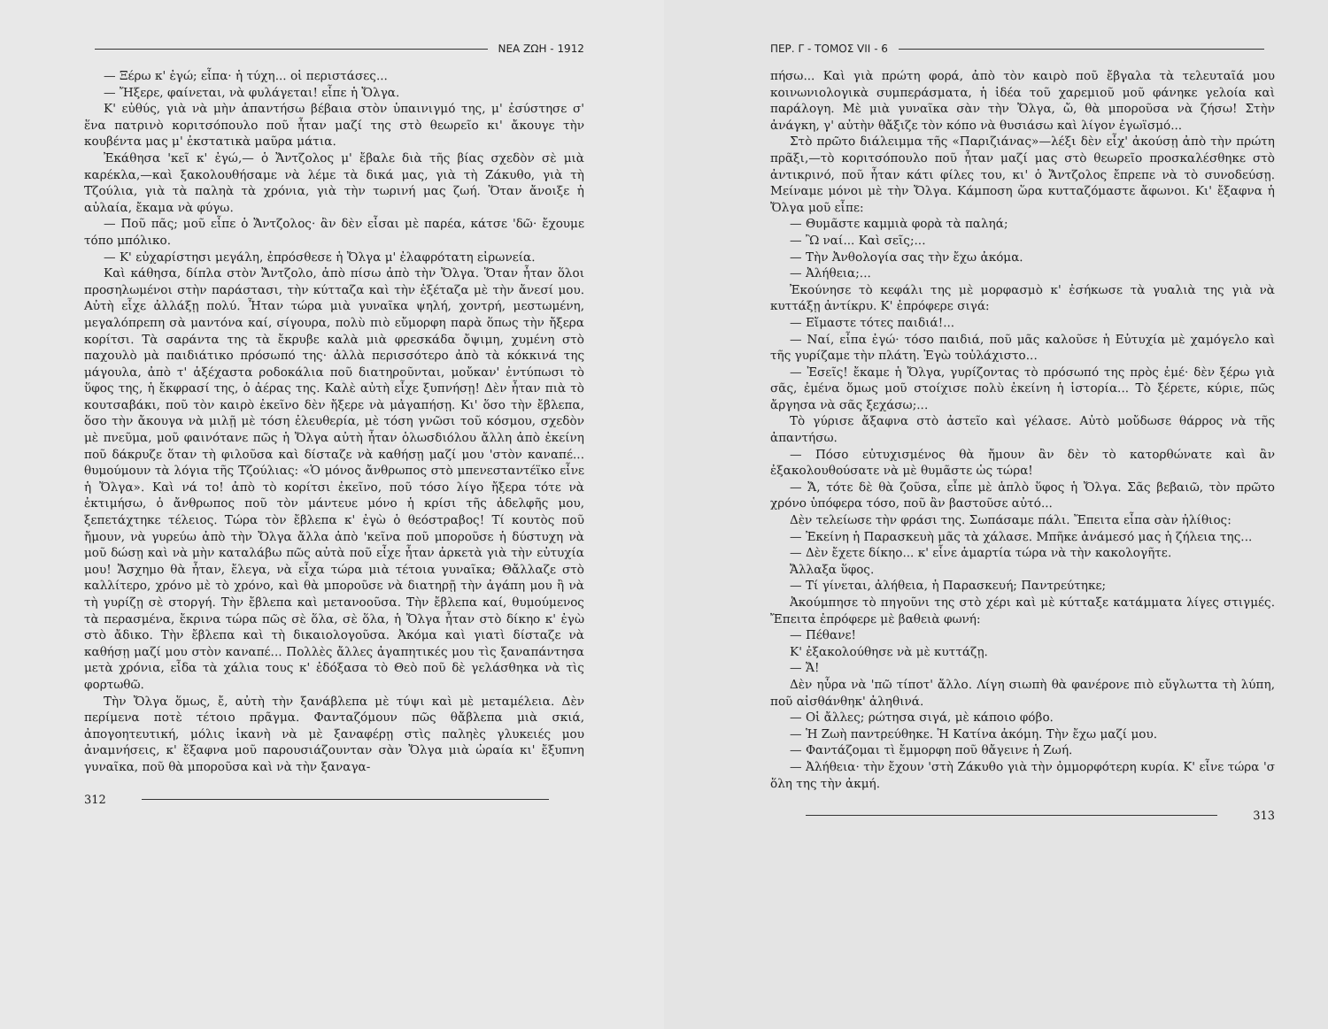ΝΕΑ ΖΩΗ - 1912
— Ξέρω κ' ἐγώ; εἶπα· ἡ τύχη... οἱ περιστάσες...
— Ἤξερε, φαίνεται, νὰ φυλάγεται! εἶπε ἡ Ὄλγα.
Κ' εὐθύς, γιὰ νὰ μὴν ἀπαντήσω βέβαια στὸν ὑπαινιγμό της, μ' ἐσύστησε σ' ἕνα πατρινὸ κοριτσόπουλο ποῦ ἦταν μαζί της στὸ θεωρεῖο κι' ἄκουγε τὴν κουβέντα μας μ' ἐκστατικὰ μαῦρα μάτια.
Ἐκάθησα 'κεῖ κ' ἐγώ,— ὁ Ἄντζολος μ' ἔβαλε διὰ τῆς βίας σχεδὸν σὲ μιὰ καρέκλα,—καὶ ξακολουθήσαμε νὰ λέμε τὰ δικά μας, γιὰ τὴ Ζάκυθο, γιὰ τὴ Τζούλια, γιὰ τὰ παληὰ τὰ χρόνια, γιὰ τὴν τωρινή μας ζωή. Ὅταν ἄνοιξε ἡ αὐλαία, ἔκαμα νὰ φύγω.
— Ποῦ πᾶς; μοῦ εἶπε ὁ Ἄντζολος· ἂν δὲν εἶσαι μὲ παρέα, κάτσε 'δῶ· ἔχουμε τόπο μπόλικο.
— Κ' εὐχαρίστησι μεγάλη, ἐπρόσθεσε ἡ Ὄλγα μ' ἐλαφρότατη εἰρωνεία.
Καὶ κάθησα, δίπλα στὸν Ἄντζολο, ἀπὸ πίσω ἀπὸ τὴν Ὄλγα. Ὅταν ἦταν ὅλοι προσηλωμένοι στὴν παράστασι, τὴν κύτταζα καὶ τὴν ἐξέταζα μὲ τὴν ἄνεσί μου. Αὐτὴ εἶχε ἀλλάξῃ πολύ. Ἦταν τώρα μιὰ γυναῖκα ψηλή, χοντρή, μεστωμένη, μεγαλόπρεπη σὰ μαντόνα καί, σίγουρα, πολὺ πιὸ εὔμορφη παρὰ ὅπως τὴν ἤξερα κορίτσι. Τὰ σαράντα της τὰ ἔκρυβε καλὰ μιὰ φρεσκάδα ὄψιμη, χυμένη στὸ παχουλὸ μὰ παιδιάτικο πρόσωπό της· ἀλλὰ περισσότερο ἀπὸ τὰ κόκκινά της μάγουλα, ἀπὸ τ' ἀξέχαστα ροδοκάλια ποῦ διατηροῦνται, μοὔκαν' ἐντύπωσι τὸ ὕφος της, ἡ ἔκφρασί της, ὁ ἀέρας της. Καλὲ αὐτὴ εἶχε ξυπνήσῃ! Δὲν ἦταν πιὰ τὸ κουτσαβάκι, ποῦ τὸν καιρὸ ἐκεῖνο δὲν ἤξερε νὰ μἀγαπήσῃ. Κι' ὅσο τὴν ἔβλεπα, ὅσο τὴν ἄκουγα νὰ μιλῇ μὲ τόση ἐλευθερία, μὲ τόση γνῶσι τοῦ κόσμου, σχεδὸν μὲ πνεῦμα, μοῦ φαινότανε πῶς ἡ Ὄλγα αὐτὴ ἦταν ὁλωσδιόλου ἄλλη ἀπὸ ἐκείνη ποῦ δάκρυζε ὅταν τὴ φιλοῦσα καὶ δίσταζε νὰ καθήσῃ μαζί μου 'στὸν καναπέ... θυμούμουν τὰ λόγια τῆς Τζούλιας: «Ὁ μόνος ἄνθρωπος στὸ μπενεσταντέϊκο εἶνε ἡ Ὄλγα». Καὶ νά το! ἀπὸ τὸ κορίτσι ἐκεῖνο, ποῦ τόσο λίγο ἤξερα τότε νὰ ἐκτιμήσω, ὁ ἄνθρωπος ποῦ τὸν μάντευε μόνο ἡ κρίσι τῆς ἀδελφῆς μου, ξεπετάχτηκε τέλειος. Τώρα τὸν ἔβλεπα κ' ἐγὼ ὁ θεόστραβος! Τί κουτὸς ποῦ ἤμουν, νὰ γυρεύω ἀπὸ τὴν Ὄλγα ἄλλα ἀπὸ 'κεῖνα ποῦ μποροῦσε ἡ δύστυχη νὰ μοῦ δώσῃ καὶ νὰ μὴν καταλάβω πῶς αὐτὰ ποῦ εἶχε ἦταν ἀρκετὰ γιὰ τὴν εὐτυχία μου! Ἄσχημο θὰ ἦταν, ἔλεγα, νὰ εἶχα τώρα μιὰ τέτοια γυναῖκα; Θἄλλαζε στὸ καλλίτερο, χρόνο μὲ τὸ χρόνο, καὶ θὰ μποροῦσε νὰ διατηρῇ τὴν ἀγάπη μου ἢ νὰ τὴ γυρίζῃ σὲ στοργή. Τὴν ἔβλεπα καὶ μετανοοῦσα. Τὴν ἔβλεπα καί, θυμούμενος τὰ περασμένα, ἔκρινα τώρα πῶς σὲ ὅλα, σὲ ὅλα, ἡ Ὄλγα ἦταν στὸ δίκηο κ' ἐγὼ στὸ ἄδικο. Τὴν ἔβλεπα καὶ τὴ δικαιολογοῦσα. Ἀκόμα καὶ γιατὶ δίσταζε νὰ καθήσῃ μαζί μου στὸν καναπέ... Πολλὲς ἄλλες ἀγαπητικές μου τὶς ξαναπάντησα μετὰ χρόνια, εἶδα τὰ χάλια τους κ' ἐδόξασα τὸ Θεὸ ποῦ δὲ γελάσθηκα νὰ τὶς φορτωθῶ.
Τὴν Ὄλγα ὅμως, ἔ, αὐτὴ τὴν ξανάβλεπα μὲ τύψι καὶ μὲ μεταμέλεια. Δὲν περίμενα ποτὲ τέτοιο πρᾶγμα. Φανταζόμουν πῶς θἄβλεπα μιὰ σκιά, ἀπογοητευτική, μόλις ἱκανὴ νὰ μὲ ξαναφέρῃ στὶς παληὲς γλυκειές μου ἀναμνήσεις, κ' ἔξαφνα μοῦ παρουσιάζουνταν σὰν Ὄλγα μιὰ ὡραία κι' ἔξυπνη γυναῖκα, ποῦ θὰ μποροῦσα καὶ νὰ τὴν ξαναγα-
312
ΠΕΡ. Γ - ΤΟΜΟΣ VII - 6
πήσω... Καὶ γιὰ πρώτη φορά, ἀπὸ τὸν καιρὸ ποῦ ἔβγαλα τὰ τελευταῖά μου κοινωνιολογικὰ συμπεράσματα, ἡ ἰδέα τοῦ χαρεμιοῦ μοῦ φάνηκε γελοία καὶ παράλογη. Μὲ μιὰ γυναῖκα σὰν τὴν Ὄλγα, ὤ, θὰ μποροῦσα νὰ ζήσω! Στὴν ἀνάγκη, γ' αὐτὴν θἄξιζε τὸν κόπο νὰ θυσιάσω καὶ λίγον ἐγωϊσμό...
Στὸ πρῶτο διάλειμμα τῆς «Παριζιάνας»—λέξι δὲν εἶχ' ἀκούσῃ ἀπὸ τὴν πρώτη πρᾶξι,—τὸ κοριτσόπουλο ποῦ ἦταν μαζί μας στὸ θεωρεῖο προσκαλέσθηκε στὸ ἀντικρινό, ποῦ ἦταν κάτι φίλες του, κι' ὁ Ἄντζολος ἔπρεπε νὰ τὸ συνοδεύσῃ. Μείναμε μόνοι μὲ τὴν Ὄλγα. Κάμποση ὥρα κυτταζόμαστε ἄφωνοι. Κι' ἔξαφνα ἡ Ὄλγα μοῦ εἶπε:
— Θυμᾶστε καμμιὰ φορὰ τὰ παληά;
— Ὢ ναί... Καὶ σεῖς;...
— Τὴν Ἀνθολογία σας τὴν ἔχω ἀκόμα.
— Ἀλήθεια;...
Ἐκούνησε τὸ κεφάλι της μὲ μορφασμὸ κ' ἐσήκωσε τὰ γυαλιὰ της γιὰ νὰ κυττάξῃ ἀντίκρυ. Κ' ἐπρόφερε σιγά:
— Εἴμαστε τότες παιδιά!...
— Ναί, εἶπα ἐγώ· τόσο παιδιά, ποῦ μᾶς καλοῦσε ἡ Εὐτυχία μὲ χαμόγελο καὶ τῆς γυρίζαμε τὴν πλάτη. Ἐγὼ τοὐλάχιστο...
— Ἐσεῖς! ἔκαμε ἡ Ὄλγα, γυρίζοντας τὸ πρόσωπό της πρὸς ἐμέ· δὲν ξέρω γιὰ σᾶς, ἐμένα ὅμως μοῦ στοίχισε πολὺ ἐκείνη ἡ ἱστορία... Τὸ ξέρετε, κύριε, πῶς ἄργησα νὰ σᾶς ξεχάσω;...
Τὸ γύρισε ἄξαφνα στὸ ἀστεῖο καὶ γέλασε. Αὐτὸ μοὔδωσε θάρρος νὰ τῆς ἀπαντήσω.
— Πόσο εὐτυχισμένος θὰ ἤμουν ἂν δὲν τὸ κατορθώνατε καὶ ἂν ἐξακολουθούσατε νὰ μὲ θυμᾶστε ὡς τώρα!
— Ἄ, τότε δὲ θὰ ζοῦσα, εἶπε μὲ ἁπλὸ ὕφος ἡ Ὄλγα. Σᾶς βεβαιῶ, τὸν πρῶτο χρόνο ὑπόφερα τόσο, ποῦ ἂν βαστοῦσε αὐτό...
Δὲν τελείωσε τὴν φράσι της. Σωπάσαμε πάλι. Ἔπειτα εἶπα σὰν ἠλίθιος:
— Ἐκείνη ἡ Παρασκευὴ μᾶς τὰ χάλασε. Μπῆκε ἀνάμεσό μας ἡ ζήλεια της...
— Δὲν ἔχετε δίκηο... κ' εἶνε ἁμαρτία τώρα νὰ τὴν κακολογῆτε.
Ἄλλαξα ὕφος.
— Τί γίνεται, ἀλήθεια, ἡ Παρασκευή; Παντρεύτηκε;
Ἀκούμπησε τὸ πηγοῦνι της στὸ χέρι καὶ μὲ κύτταξε κατάμματα λίγες στιγμές. Ἔπειτα ἐπρόφερε μὲ βαθειὰ φωνή:
— Πέθανε!
Κ' ἐξακολούθησε νὰ μὲ κυττάζῃ.
— Ἄ!
Δὲν ηὗρα νὰ 'πῶ τίποτ' ἄλλο. Λίγη σιωπὴ θὰ φανέρονε πιὸ εὔγλωττα τὴ λύπη, ποῦ αἰσθάνθηκ' ἀληθινά.
— Οἱ ἄλλες; ρώτησα σιγά, μὲ κάποιο φόβο.
— Ἡ Ζωὴ παντρεύθηκε. Ἡ Κατίνα ἀκόμη. Τὴν ἔχω μαζί μου.
— Φαντάζομαι τὶ ἔμμορφη ποῦ θἄγεινε ἡ Ζωή.
— Ἀλήθεια· τὴν ἔχουν 'στὴ Ζάκυθο γιὰ τὴν ὀμμορφότερη κυρία. Κ' εἶνε τώρα 'σ ὅλη της τὴν ἀκμή.
313